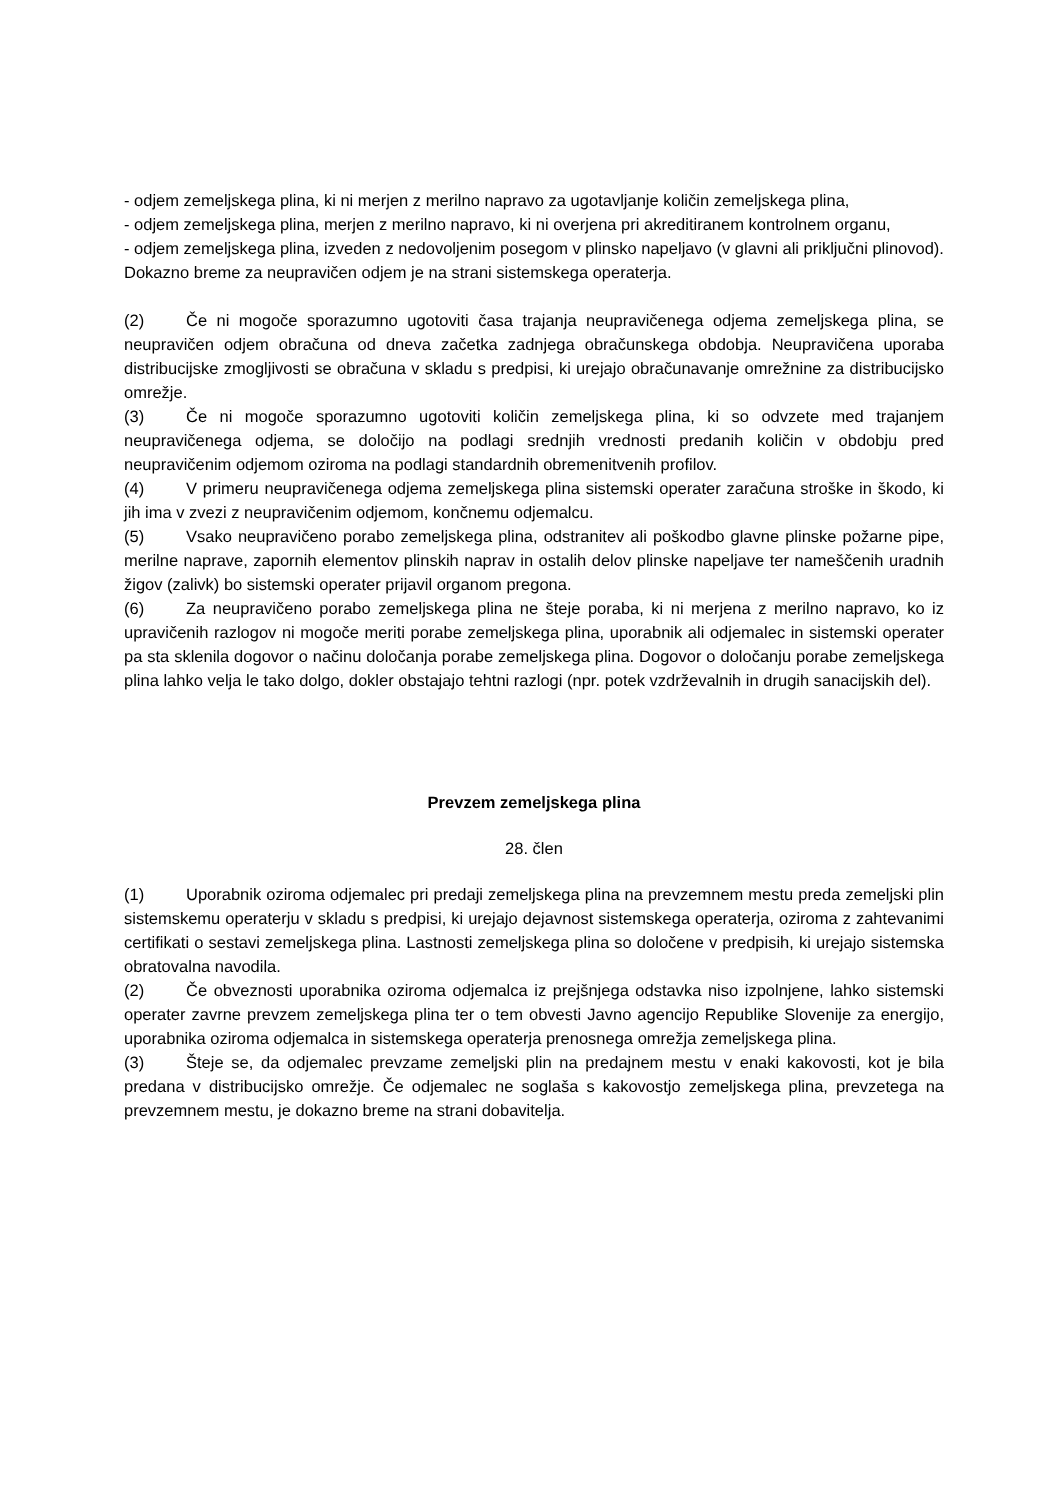- odjem zemeljskega plina, ki ni merjen z merilno napravo za ugotavljanje količin zemeljskega plina,
- odjem zemeljskega plina, merjen z merilno napravo, ki ni overjena pri akreditiranem kontrolnem organu,
- odjem zemeljskega plina, izveden z nedovoljenim posegom v plinsko napeljavo (v glavni ali priključni plinovod).
Dokazno breme za neupravičen odjem je na strani sistemskega operaterja.
(2) Če ni mogoče sporazumno ugotoviti časa trajanja neupravičenega odjema zemeljskega plina, se neupravičen odjem obračuna od dneva začetka zadnjega obračunskega obdobja. Neupravičena uporaba distribucijske zmogljivosti se obračuna v skladu s predpisi, ki urejajo obračunavanje omrežnine za distribucijsko omrežje.
(3) Če ni mogoče sporazumno ugotoviti količin zemeljskega plina, ki so odvzete med trajanjem neupravičenega odjema, se določijo na podlagi srednjih vrednosti predanih količin v obdobju pred neupravičenim odjemom oziroma na podlagi standardnih obremenitvenih profilov.
(4) V primeru neupravičenega odjema zemeljskega plina sistemski operater zaračuna stroške in škodo, ki jih ima v zvezi z neupravičenim odjemom, končnemu odjemalcu.
(5) Vsako neupravičeno porabo zemeljskega plina, odstranitev ali poškodbo glavne plinske požarne pipe, merilne naprave, zapornih elementov plinskih naprav in ostalih delov plinske napeljave ter nameščenih uradnih žigov (zalivk) bo sistemski operater prijavil organom pregona.
(6) Za neupravičeno porabo zemeljskega plina ne šteje poraba, ki ni merjena z merilno napravo, ko iz upravičenih razlogov ni mogoče meriti porabe zemeljskega plina, uporabnik ali odjemalec in sistemski operater pa sta sklenila dogovor o načinu določanja porabe zemeljskega plina. Dogovor o določanju porabe zemeljskega plina lahko velja le tako dolgo, dokler obstajajo tehtni razlogi (npr. potek vzdrževalnih in drugih sanacijskih del).
Prevzem zemeljskega plina
28. člen
(1) Uporabnik oziroma odjemalec pri predaji zemeljskega plina na prevzemnem mestu preda zemeljski plin sistemskemu operaterju v skladu s predpisi, ki urejajo dejavnost sistemskega operaterja, oziroma z zahtevanimi certifikati o sestavi zemeljskega plina. Lastnosti zemeljskega plina so določene v predpisih, ki urejajo sistemska obratovalna navodila.
(2) Če obveznosti uporabnika oziroma odjemalca iz prejšnjega odstavka niso izpolnjene, lahko sistemski operater zavrne prevzem zemeljskega plina ter o tem obvesti Javno agencijo Republike Slovenije za energijo, uporabnika oziroma odjemalca in sistemskega operaterja prenosnega omrežja zemeljskega plina.
(3) Šteje se, da odjemalec prevzame zemeljski plin na predajnem mestu v enaki kakovosti, kot je bila predana v distribucijsko omrežje. Če odjemalec ne soglaša s kakovostjo zemeljskega plina, prevzetega na prevzemnem mestu, je dokazno breme na strani dobavitelja.